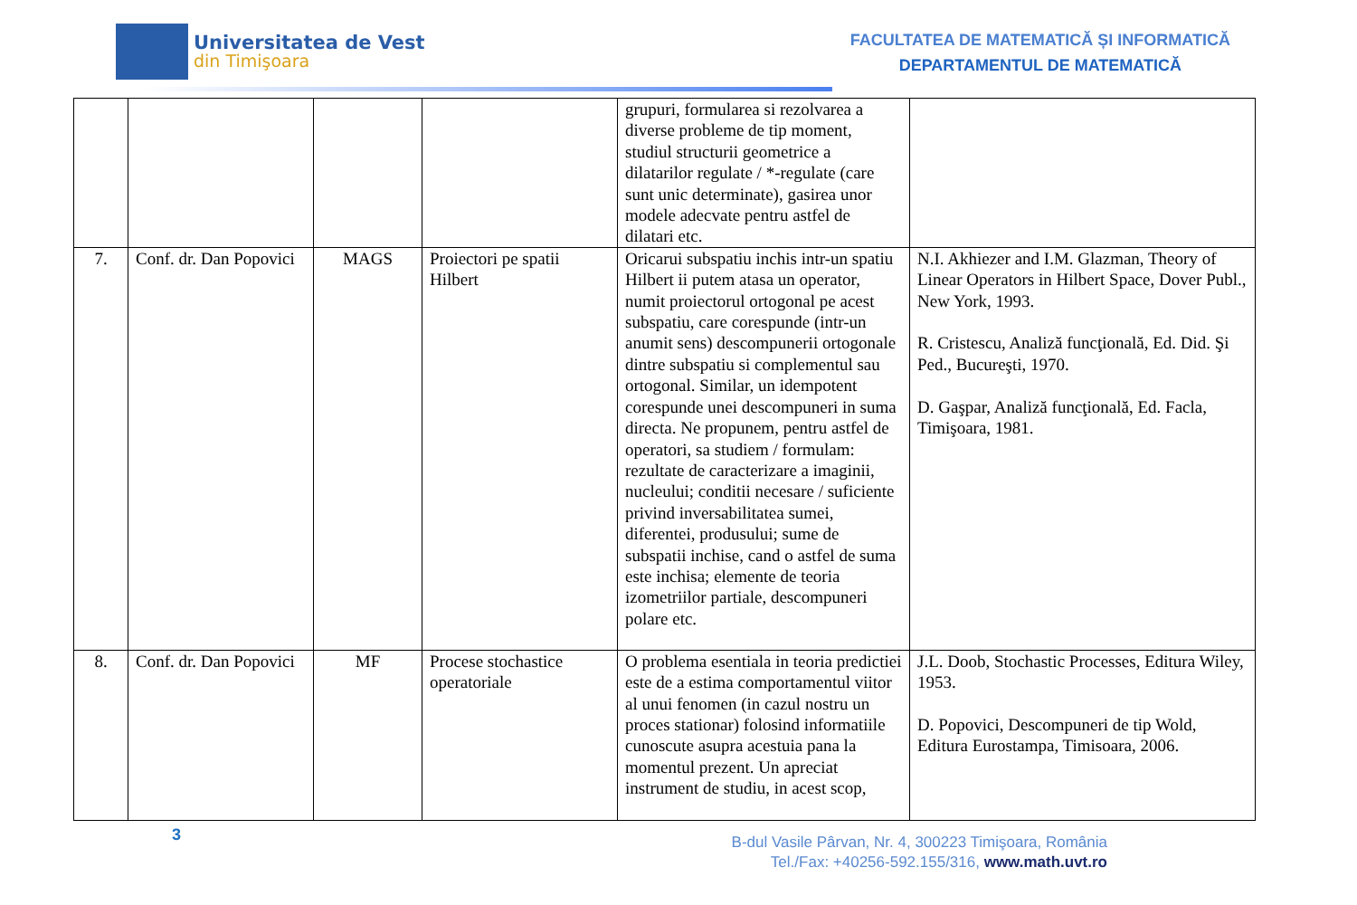Universitatea de Vest
din Timişoara
FACULTATEA DE MATEMATICĂ ȘI INFORMATICĂ
DEPARTAMENTUL DE MATEMATICĂ
| | | | | grupuri, formularea si rezolvarea a diverse probleme de tip moment, studiul structurii geometrice a dilatarilor regulate / *-regulate (care sunt unic determinate), gasirea unor modele adecvate pentru astfel de dilatari etc. | |
| 7. | Conf. dr. Dan Popovici | MAGS | Proiectori pe spatii Hilbert | Oricarui subspatiu inchis intr-un spatiu Hilbert ii putem atasa un operator, numit proiectorul ortogonal pe acest subspatiu, care corespunde (intr-un anumit sens) descompunerii ortogonale dintre subspatiu si complementul sau ortogonal. Similar, un idempotent corespunde unei descompuneri in suma directa. Ne propunem, pentru astfel de operatori, sa studiem / formulam: rezultate de caracterizare a imaginii, nucleului; conditii necesare / suficiente privind inversabilitatea sumei, diferentei, produsului; sume de subspatii inchise, cand o astfel de suma este inchisa; elemente de teoria izometriilor partiale, descompuneri polare etc. | N.I. Akhiezer and I.M. Glazman, Theory of Linear Operators in Hilbert Space, Dover Publ., New York, 1993. R. Cristescu, Analiză funcţională, Ed. Did. Şi Ped., Bucureşti, 1970. D. Gaşpar, Analiză funcţională, Ed. Facla, Timişoara, 1981. |
| 8. | Conf. dr. Dan Popovici | MF | Procese stochastice operatoriale | O problema esentiala in teoria predictiei este de a estima comportamentul viitor al unui fenomen (in cazul nostru un proces stationar) folosind informatiile cunoscute asupra acestuia pana la momentul prezent. Un apreciat instrument de studiu, in acest scop, | J.L. Doob, Stochastic Processes, Editura Wiley, 1953. D. Popovici, Descompuneri de tip Wold, Editura Eurostampa, Timisoara, 2006. |
3
B-dul Vasile Pârvan, Nr. 4, 300223 Timişoara, România
Tel./Fax: +40256-592.155/316, www.math.uvt.ro